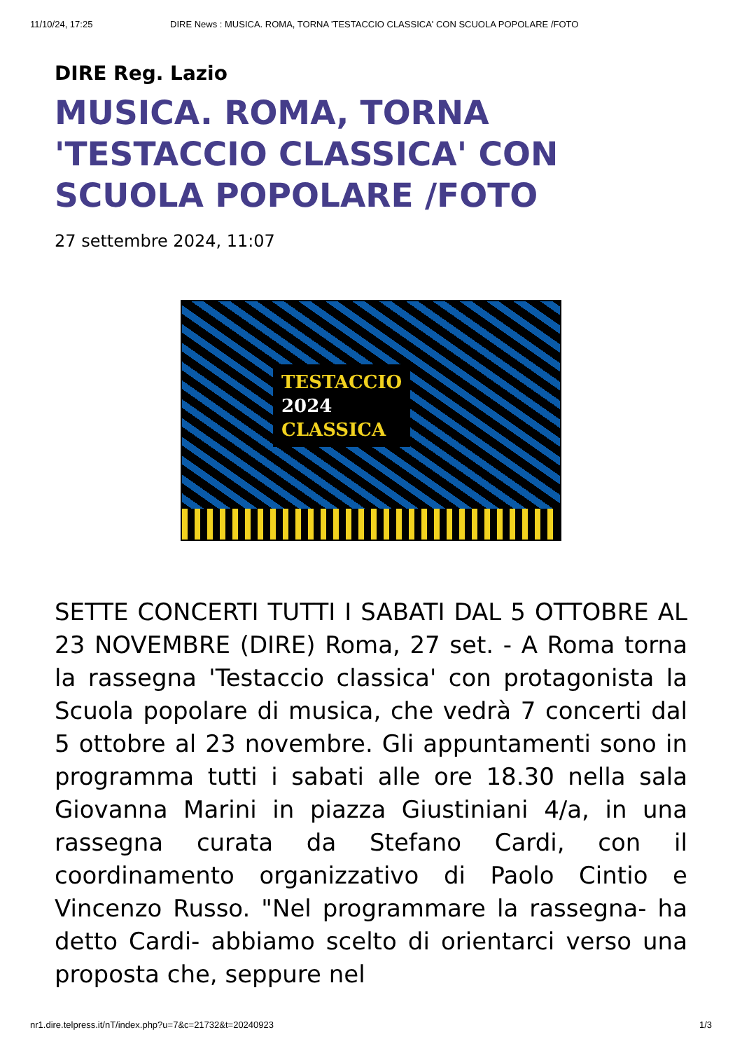11/10/24, 17:25 DIRE News : MUSICA. ROMA, TORNA 'TESTACCIO CLASSICA' CON SCUOLA POPOLARE /FOTO
DIRE Reg. Lazio
MUSICA. ROMA, TORNA 'TESTACCIO CLASSICA' CON SCUOLA POPOLARE /FOTO
27 settembre 2024, 11:07
TESTACCIO
2024
CLASSICA
SETTE CONCERTI TUTTI I SABATI DAL 5 OTTOBRE AL 23 NOVEMBRE (DIRE) Roma, 27 set. - A Roma torna la rassegna 'Testaccio classica' con protagonista la Scuola popolare di musica, che vedrà 7 concerti dal 5 ottobre al 23 novembre. Gli appuntamenti sono in programma tutti i sabati alle ore 18.30 nella sala Giovanna Marini in piazza Giustiniani 4/a, in una rassegna curata da Stefano Cardi, con il coordinamento organizzativo di Paolo Cintio e Vincenzo Russo. "Nel programmare la rassegna- ha detto Cardi- abbiamo scelto di orientarci verso una proposta che, seppure nel
nr1.dire.telpress.it/nT/index.php?u=7&c=21732&t=20240923 1/3